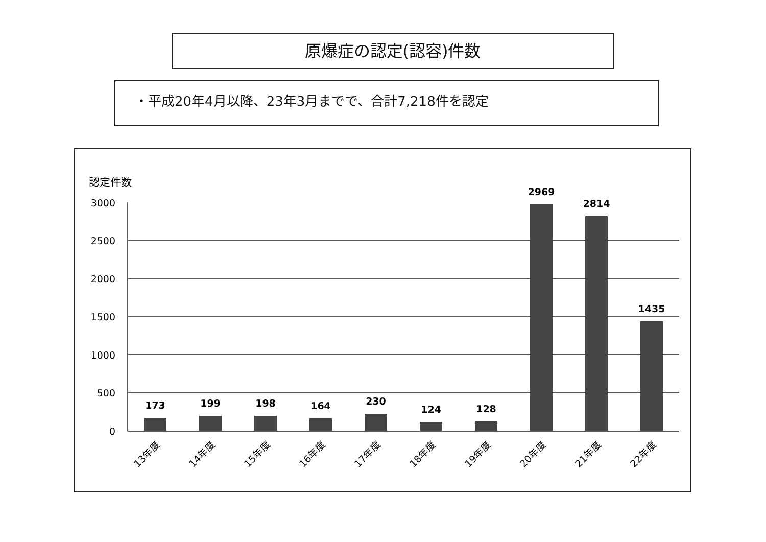原爆症の認定(認容)件数
・平成20年4月以降、23年3月までで、合計7,218件を認定
認定件数
3000
2500
2000
1500
1000
500
0
173
199
198
164
230
124
128
2969
2814
1435
13年度
14年度
15年度
16年度
17年度
18年度
19年度
20年度
21年度
22年度